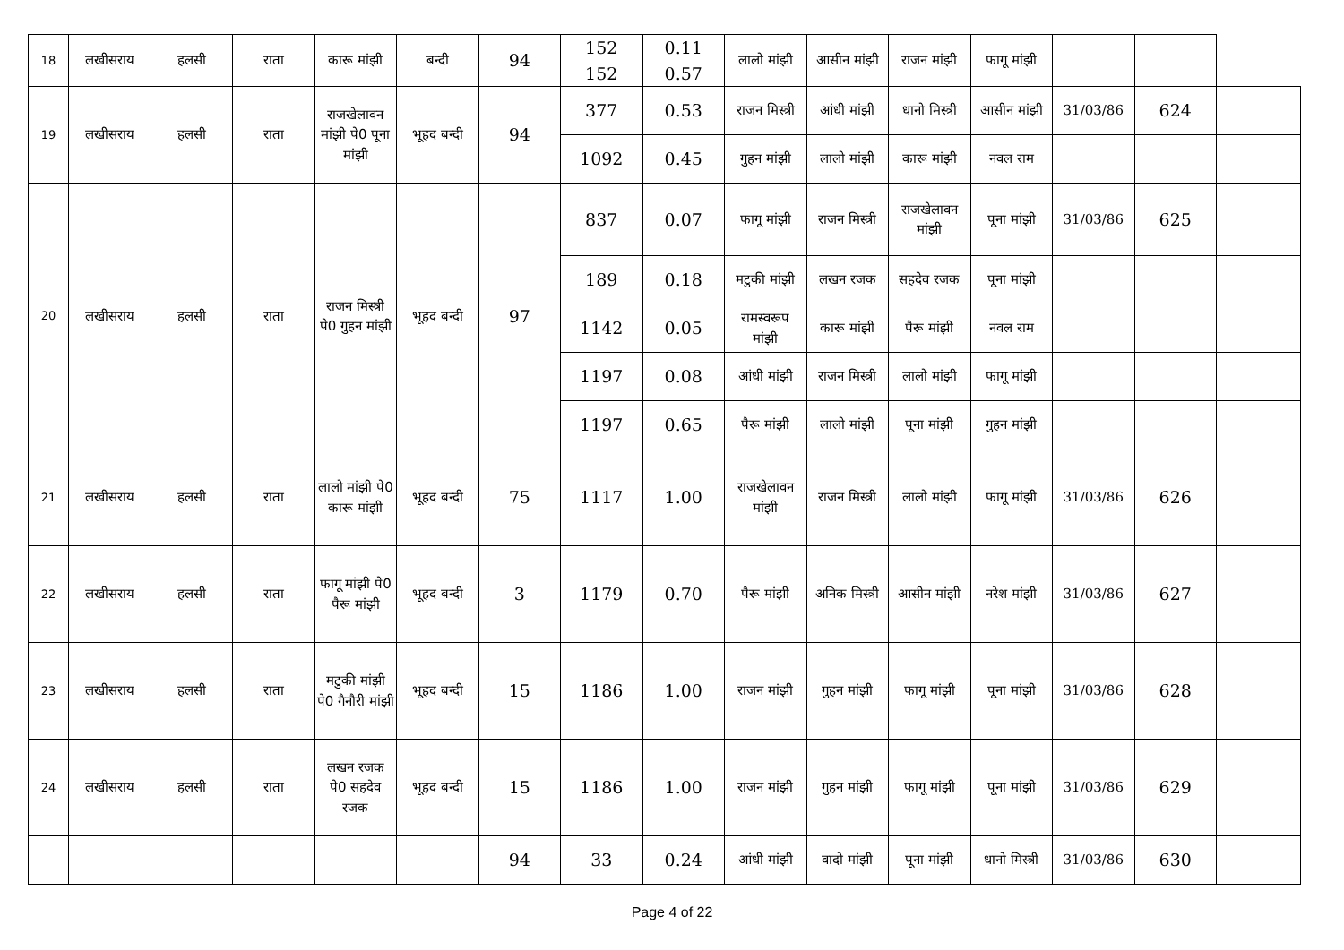| 18 | लखीसराय | हलसी | राता | कारू मांझी | बन्दी | 94 | 152 152 | 0.11 0.57 | लालो मांझी | आसीन मांझी | राजन मांझी | फागू मांझी | | | |
| 19 | लखीसराय | हलसी | राता | राजखेलावन मांझी पे0 पूना मांझी | भूहद बन्दी | 94 | 377 | 0.53 | राजन मिस्त्री | आंधी मांझी | धानो मिस्त्री | आसीन मांझी | 31/03/86 | 624 | |
| | | | | | | | 1092 | 0.45 | गुहन मांझी | लालो मांझी | कारू मांझी | नवल राम | | | |
| 20 | लखीसराय | हलसी | राता | राजन मिस्त्री पे0 गुहन मांझी | भूहद बन्दी | 97 | 837 | 0.07 | फागू मांझी | राजन मिस्त्री | राजखेलावन मांझी | पूना मांझी | 31/03/86 | 625 | |
| | | | | | | | 189 | 0.18 | मटुकी मांझी | लखन रजक | सहदेव रजक | पूना मांझी | | | |
| | | | | | | | 1142 | 0.05 | रामस्वरूप मांझी | कारू मांझी | पैरू मांझी | नवल राम | | | |
| | | | | | | | 1197 | 0.08 | आंधी मांझी | राजन मिस्त्री | लालो मांझी | फागू मांझी | | | |
| | | | | | | | 1197 | 0.65 | पैरू मांझी | लालो मांझी | पूना मांझी | गुहन मांझी | | | |
| 21 | लखीसराय | हलसी | राता | लालो मांझी पे0 कारू मांझी | भूहद बन्दी | 75 | 1117 | 1.00 | राजखेलावन मांझी | राजन मिस्त्री | लालो मांझी | फागू मांझी | 31/03/86 | 626 | |
| 22 | लखीसराय | हलसी | राता | फागू मांझी पे0 पैरू मांझी | भूहद बन्दी | 3 | 1179 | 0.70 | पैरू मांझी | अनिक मिस्त्री | आसीन मांझी | नरेश मांझी | 31/03/86 | 627 | |
| 23 | लखीसराय | हलसी | राता | मटुकी मांझी पे0 गैनौरी मांझी | भूहद बन्दी | 15 | 1186 | 1.00 | राजन मांझी | गुहन मांझी | फागू मांझी | पूना मांझी | 31/03/86 | 628 | |
| 24 | लखीसराय | हलसी | राता | लखन रजक पे0 सहदेव रजक | भूहद बन्दी | 15 | 1186 | 1.00 | राजन मांझी | गुहन मांझी | फागू मांझी | पूना मांझी | 31/03/86 | 629 | |
| | | | | | | 94 | 33 | 0.24 | आंधी मांझी | वादो मांझी | पूना मांझी | धानो मिस्त्री | 31/03/86 | 630 | |
Page 4 of 22